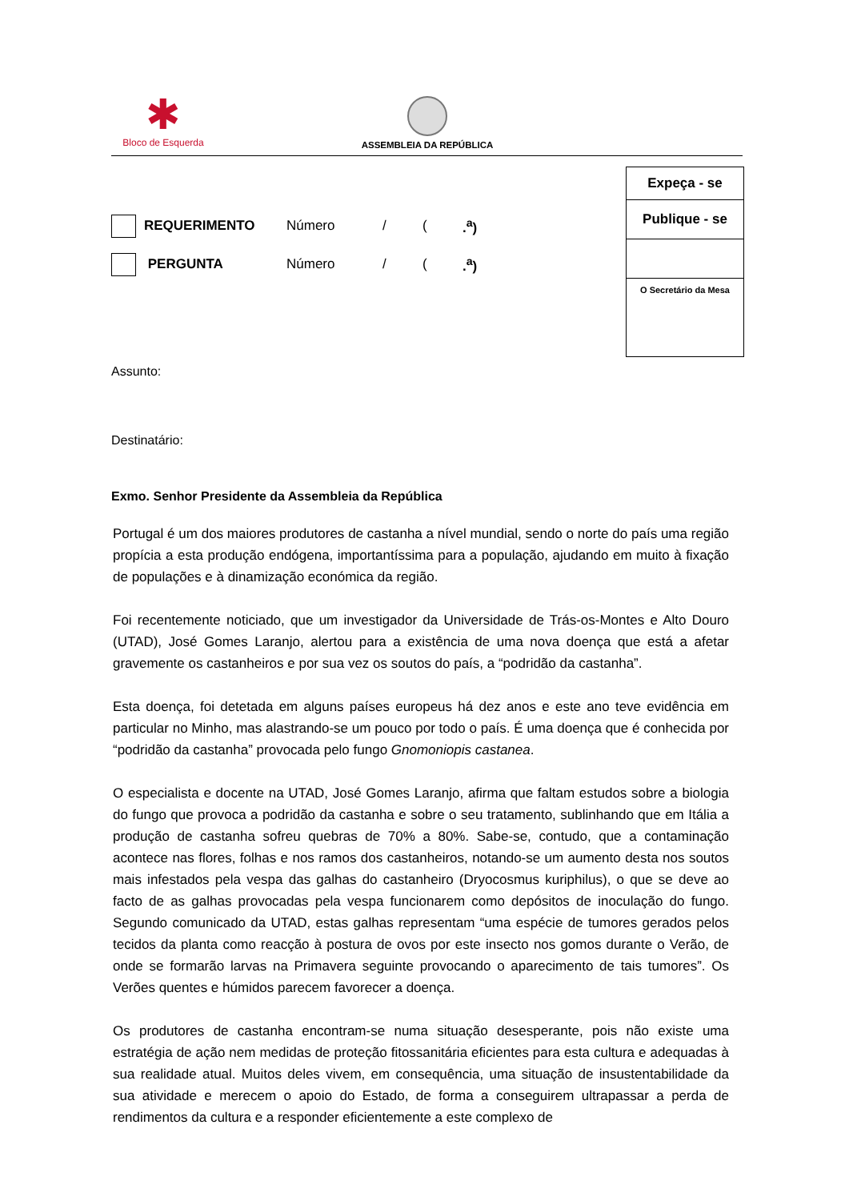✱
Bloco de Esquerda
ASSEMBLEIA DA REPÚBLICA
Expeça - se
Publique - se
O Secretário da Mesa
REQUERIMENTO Número / (.<sup>a</sup>)
PERGUNTA Número / (.<sup>a</sup>)
Assunto:
Destinatário:
Exmo. Senhor Presidente da Assembleia da República
Portugal é um dos maiores produtores de castanha a nível mundial, sendo o norte do país uma região propícia a esta produção endógena, importantíssima para a população, ajudando em muito à fixação de populações e à dinamização económica da região.
Foi recentemente noticiado, que um investigador da Universidade de Trás-os-Montes e Alto Douro (UTAD), José Gomes Laranjo, alertou para a existência de uma nova doença que está a afetar gravemente os castanheiros e por sua vez os soutos do país, a “podridão da castanha”.
Esta doença, foi detetada em alguns países europeus há dez anos e este ano teve evidência em particular no Minho, mas alastrando-se um pouco por todo o país. É uma doença que é conhecida por “podridão da castanha” provocada pelo fungo Gnomoniopis castanea.
O especialista e docente na UTAD, José Gomes Laranjo, afirma que faltam estudos sobre a biologia do fungo que provoca a podridão da castanha e sobre o seu tratamento, sublinhando que em Itália a produção de castanha sofreu quebras de 70% a 80%. Sabe-se, contudo, que a contaminação acontece nas flores, folhas e nos ramos dos castanheiros, notando-se um aumento desta nos soutos mais infestados pela vespa das galhas do castanheiro (Dryocosmus kuriphilus), o que se deve ao facto de as galhas provocadas pela vespa funcionarem como depósitos de inoculação do fungo. Segundo comunicado da UTAD, estas galhas representam “uma espécie de tumores gerados pelos tecidos da planta como reacção à postura de ovos por este insecto nos gomos durante o Verão, de onde se formarão larvas na Primavera seguinte provocando o aparecimento de tais tumores”. Os Verões quentes e húmidos parecem favorecer a doença.
Os produtores de castanha encontram-se numa situação desesperante, pois não existe uma estratégia de ação nem medidas de proteção fitossanitária eficientes para esta cultura e adequadas à sua realidade atual. Muitos deles vivem, em consequência, uma situação de insustentabilidade da sua atividade e merecem o apoio do Estado, de forma a conseguirem ultrapassar a perda de rendimentos da cultura e a responder eficientemente a este complexo de